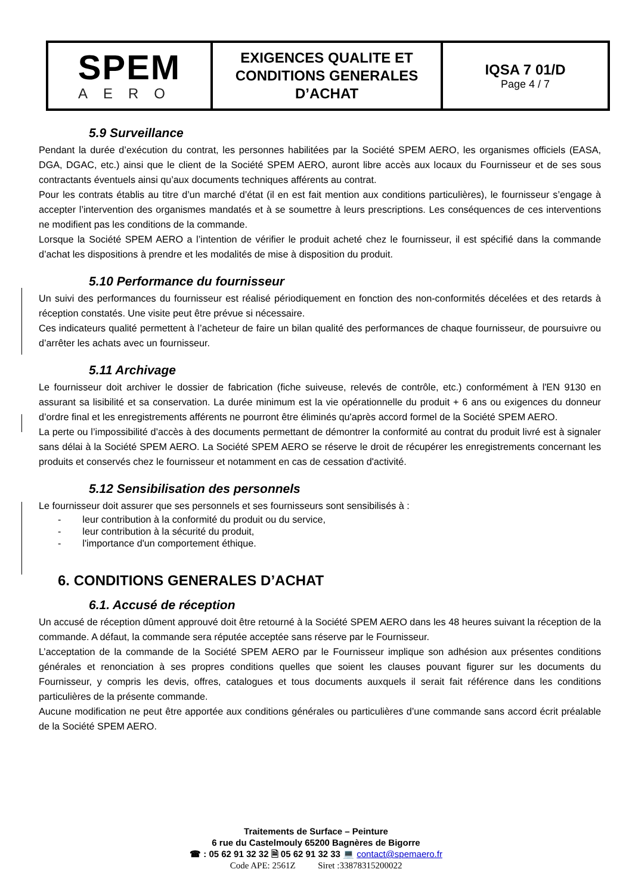| SPEM AERO | EXIGENCES QUALITE ET CONDITIONS GENERALES D’ACHAT | IQSA 7 01/D Page 4 / 7 |
5.9 Surveillance
Pendant la durée d’exécution du contrat, les personnes habilitées par la Société SPEM AERO, les organismes officiels (EASA, DGA, DGAC, etc.) ainsi que le client de la Société SPEM AERO, auront libre accès aux locaux du Fournisseur et de ses sous contractants éventuels ainsi qu’aux documents techniques afférents au contrat.
Pour les contrats établis au titre d’un marché d’état (il en est fait mention aux conditions particulières), le fournisseur s’engage à accepter l’intervention des organismes mandatés et à se soumettre à leurs prescriptions. Les conséquences de ces interventions ne modifient pas les conditions de la commande.
Lorsque la Société SPEM AERO a l’intention de vérifier le produit acheté chez le fournisseur, il est spécifié dans la commande d’achat les dispositions à prendre et les modalités de mise à disposition du produit.
5.10 Performance du fournisseur
Un suivi des performances du fournisseur est réalisé périodiquement en fonction des non-conformités décelées et des retards à réception constatés. Une visite peut être prévue si nécessaire.
Ces indicateurs qualité permettent à l’acheteur de faire un bilan qualité des performances de chaque fournisseur, de poursuivre ou d’arrêter les achats avec un fournisseur.
5.11 Archivage
Le fournisseur doit archiver le dossier de fabrication (fiche suiveuse, relevés de contrôle, etc.) conformément à l'EN 9130 en assurant sa lisibilité et sa conservation. La durée minimum est la vie opérationnelle du produit + 6 ans ou exigences du donneur d’ordre final et les enregistrements afférents ne pourront être éliminés qu'après accord formel de la Société SPEM AERO.
La perte ou l’impossibilité d’accès à des documents permettant de démontrer la conformité au contrat du produit livré est à signaler sans délai à la Société SPEM AERO. La Société SPEM AERO se réserve le droit de récupérer les enregistrements concernant les produits et conservés chez le fournisseur et notamment en cas de cessation d'activité.
5.12 Sensibilisation des personnels
Le fournisseur doit assurer que ses personnels et ses fournisseurs sont sensibilisés à :
- leur contribution à la conformité du produit ou du service,
- leur contribution à la sécurité du produit,
- l'importance d'un comportement éthique.
6. CONDITIONS GENERALES D’ACHAT
6.1. Accusé de réception
Un accusé de réception dûment approuvé doit être retourné à la Société SPEM AERO dans les 48 heures suivant la réception de la commande. A défaut, la commande sera réputée acceptée sans réserve par le Fournisseur.
L’acceptation de la commande de la Société SPEM AERO par le Fournisseur implique son adhésion aux présentes conditions générales et renonciation à ses propres conditions quelles que soient les clauses pouvant figurer sur les documents du Fournisseur, y compris les devis, offres, catalogues et tous documents auxquels il serait fait référence dans les conditions particulières de la présente commande.
Aucune modification ne peut être apportée aux conditions générales ou particulières d’une commande sans accord écrit préalable de la Société SPEM AERO.
Traitements de Surface – Peinture
6 rue du Castelmouly 65200 Bagnères de Bigorre
☎ : 05 62 91 32 32 🗎 05 62 91 32 33 💻 contact@spemaero.fr
Code APE: 2561Z Siret :33878315200022